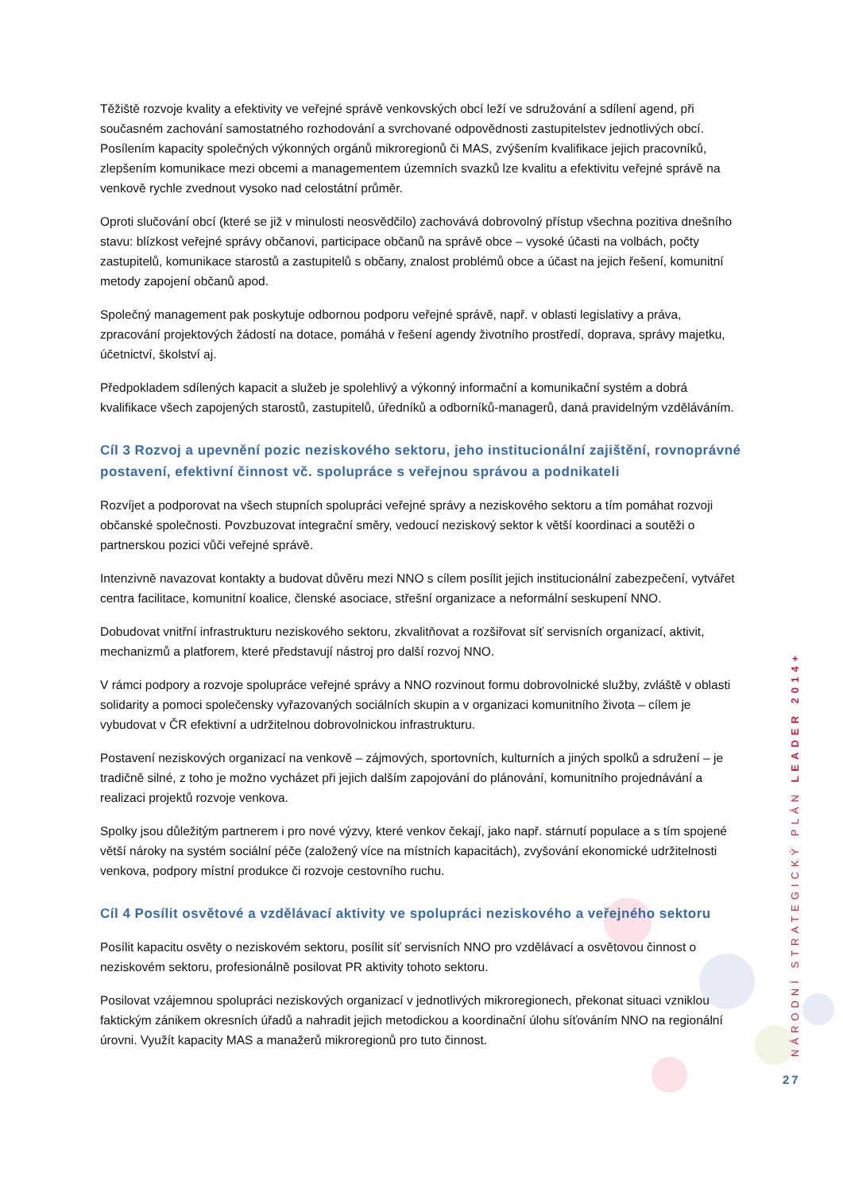Těžiště rozvoje kvality a efektivity ve veřejné správě venkovských obcí leží ve sdružování a sdílení agend, při současném zachování samostatného rozhodování a svrchované odpovědnosti zastupitelstev jednotlivých obcí. Posílením kapacity společných výkonných orgánů mikroregionů či MAS, zvýšením kvalifikace jejich pracovníků, zlepšením komunikace mezi obcemi a managementem územních svazků lze kvalitu a efektivitu veřejné správě na venkově rychle zvednout vysoko nad celostátní průměr.
Oproti slučování obcí (které se již v minulosti neosvědčilo) zachovává dobrovolný přístup všechna pozitiva dnešního stavu: blízkost veřejné správy občanovi, participace občanů na správě obce – vysoké účasti na volbách, počty zastupitelů, komunikace starostů a zastupitelů s občany, znalost problémů obce a účast na jejich řešení, komunitní metody zapojení občanů apod.
Společný management pak poskytuje odbornou podporu veřejné správě, např. v oblasti legislativy a práva, zpracování projektových žádostí na dotace, pomáhá v řešení agendy životního prostředí, doprava, správy majetku, účetnictví, školství aj.
Předpokladem sdílených kapacit a služeb je spolehlivý a výkonný informační a komunikační systém a dobrá kvalifikace všech zapojených starostů, zastupitelů, úředníků a odborníků-managerů, daná pravidelným vzděláváním.
Cíl 3 Rozvoj a upevnění pozic neziskového sektoru, jeho institucionální zajištění, rovnoprávné postavení, efektivní činnost vč. spolupráce s veřejnou správou a podnikateli
Rozvíjet a podporovat na všech stupních spolupráci veřejné správy a neziskového sektoru a tím pomáhat rozvoji občanské společnosti. Povzbuzovat integrační směry, vedoucí neziskový sektor k větší koordinaci a soutěži o partnerskou pozici vůči veřejné správě.
Intenzivně navazovat kontakty a budovat důvěru mezi NNO s cílem posílit jejich institucionální zabezpečení, vytvářet centra facilitace, komunitní koalice, členské asociace, střešní organizace a neformální seskupení NNO.
Dobudovat vnitřní infrastrukturu neziskového sektoru, zkvalitňovat a rozšiřovat síť servisních organizací, aktivit, mechanizmů a platforem, které představují nástroj pro další rozvoj NNO.
V rámci podpory a rozvoje spolupráce veřejné správy a NNO rozvinout formu dobrovolnické služby, zvláště v oblasti solidarity a pomoci společensky vyřazovaných sociálních skupin a v organizaci komunitního života – cílem je vybudovat v ČR efektivní a udržitelnou dobrovolnickou infrastrukturu.
Postavení neziskových organizací na venkově – zájmových, sportovních, kulturních a jiných spolků a sdružení – je tradičně silné, z toho je možno vycházet při jejich dalším zapojování do plánování, komunitního projednávání a realizaci projektů rozvoje venkova.
Spolky jsou důležitým partnerem i pro nové výzvy, které venkov čekají, jako např. stárnutí populace a s tím spojené větší nároky na systém sociální péče (založený více na místních kapacitách), zvyšování ekonomické udržitelnosti venkova, podpory místní produkce či rozvoje cestovního ruchu.
Cíl 4 Posílit osvětové a vzdělávací aktivity ve spolupráci neziskového a veřejného sektoru
Posílit kapacitu osvěty o neziskovém sektoru, posílit síť servisních NNO pro vzdělávací a osvětovou činnost o neziskovém sektoru, profesionálně posilovat PR aktivity tohoto sektoru.
Posilovat vzájemnou spolupráci neziskových organizací v jednotlivých mikroregionech, překonat situaci vzniklou faktickým zánikem okresních úřadů a nahradit jejich metodickou a koordinační úlohu síťováním NNO na regionální úrovni. Využít kapacity MAS a manažerů mikroregionů pro tuto činnost.
NÁRODNÍ STRATEGICKÝ PLÁN LEADER 2014+
27